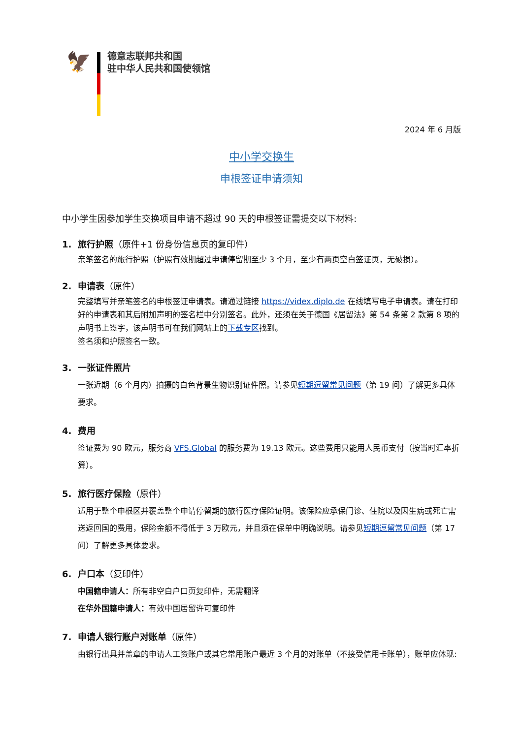🦅
德意志联邦共和国
驻中华人民共和国使领馆
2024 年 6 月版
中小学交换生
申根签证申请须知
中小学生因参加学生交换项目申请不超过 90 天的申根签证需提交以下材料:
1. 旅行护照（原件+1 份身份信息页的复印件）
亲笔签名的旅行护照（护照有效期超过申请停留期至少 3 个月，至少有两页空白签证页，无破损）。
2. 申请表（原件）
完整填写并亲笔签名的申根签证申请表。请通过链接 https://videx.diplo.de 在线填写电子申请表。请在打印好的申请表和其后附加声明的签名栏中分别签名。此外，还须在关于德国《居留法》第 54 条第 2 款第 8 项的声明书上签字，该声明书可在我们网站上的下载专区找到。
签名须和护照签名一致。
3. 一张证件照片
一张近期（6 个月内）拍摄的白色背景生物识别证件照。请参见短期逗留常见问题（第 19 问）了解更多具体要求。
4. 费用
签证费为 90 欧元，服务商 VFS.Global 的服务费为 19.13 欧元。这些费用只能用人民币支付（按当时汇率折算）。
5. 旅行医疗保险（原件）
适用于整个申根区并覆盖整个申请停留期的旅行医疗保险证明。该保险应承保门诊、住院以及因生病或死亡需送返回国的费用，保险金额不得低于 3 万欧元，并且须在保单中明确说明。请参见短期逗留常见问题（第 17 问）了解更多具体要求。
6. 户口本（复印件）
中国籍申请人：所有非空白户口页复印件，无需翻译
在华外国籍申请人：有效中国居留许可复印件
7. 申请人银行账户对账单（原件）
由银行出具并盖章的申请人工资账户或其它常用账户最近 3 个月的对账单（不接受信用卡账单），账单应体现: